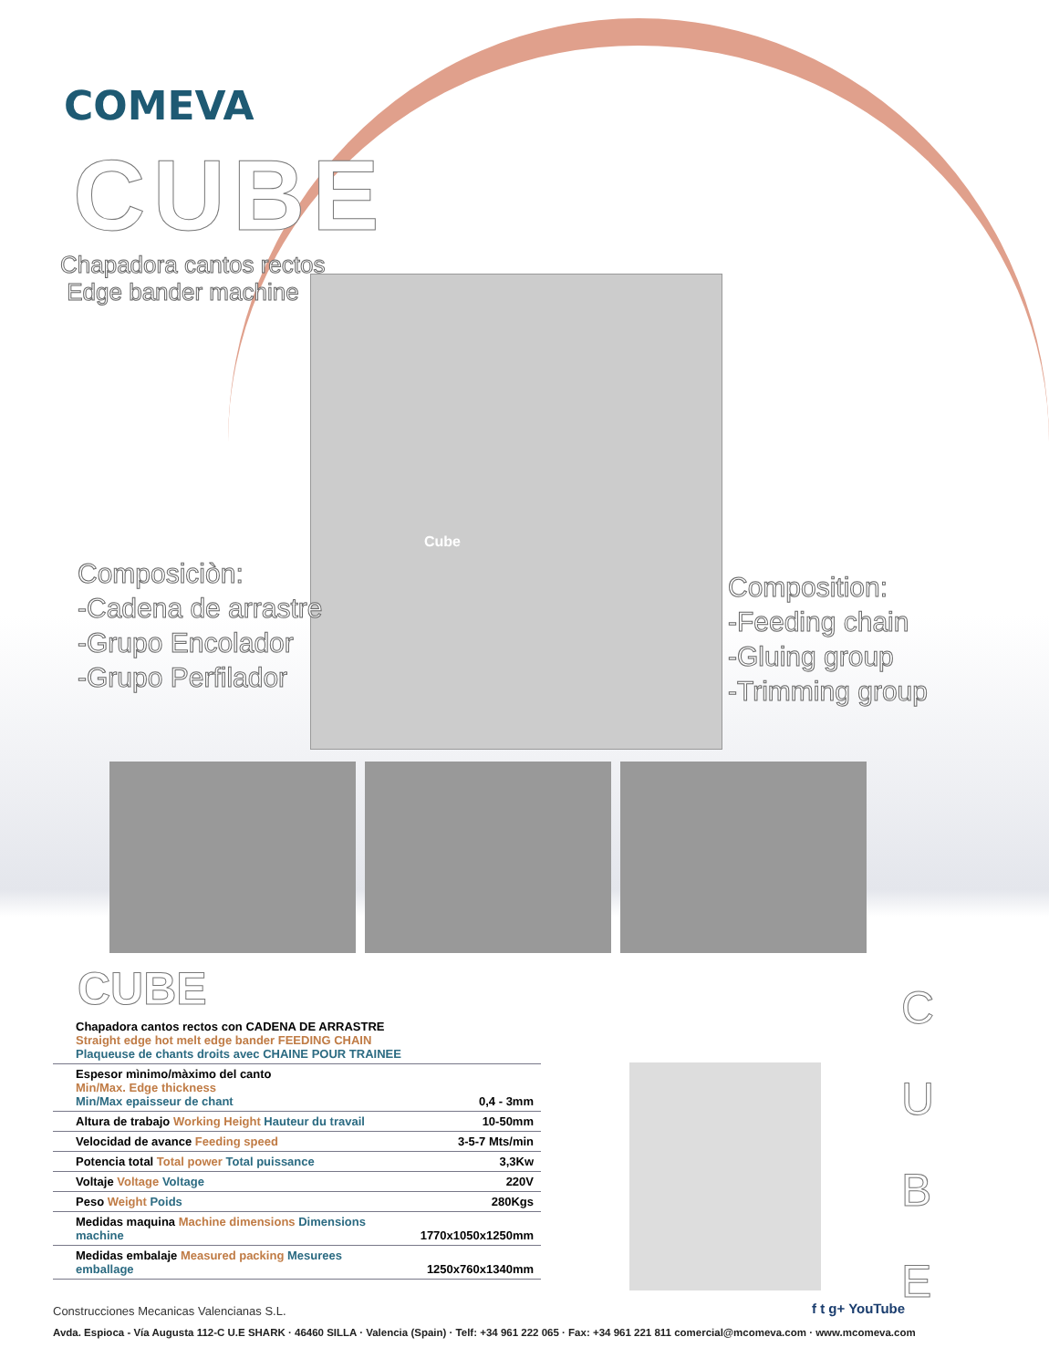COMEVA
CUBE
Chapadora cantos rectos
Edge bander machine
Cube
Composiciòn:
-Cadena de arrastre
-Grupo Encolador
-Grupo Perfilador
Composition:
-Feeding chain
-Gluing group
-Trimming group
CUBE
| Chapadora cantos rectos con CADENA DE ARRASTRE Straight edge hot melt edge bander FEEDING CHAIN Plaqueuse de chants droits avec CHAINE POUR TRAINEE | |
| Espesor mìnimo/màximo del canto Min/Max. Edge thickness Min/Max epaisseur de chant | 0,4 - 3mm |
| Altura de trabajo Working Height Hauteur du travail | 10-50mm |
| Velocidad de avance Feeding speed | 3-5-7 Mts/min |
| Potencia total Total power Total puissance | 3,3Kw |
| Voltaje Voltage Voltage | 220V |
| Peso Weight Poids | 280Kgs |
| Medidas maquina Machine dimensions Dimensions machine | 1770x1050x1250mm |
| Medidas embalaje Measured packing Mesurees emballage | 1250x760x1340mm |
C
U
B
E
Construcciones Mecanicas Valencianas S.L.
f t g+ YouTube
Avda. Espioca - Vía Augusta 112-C U.E SHARK · 46460 SILLA · Valencia (Spain) · Telf: +34 961 222 065 · Fax: +34 961 221 811 comercial@mcomeva.com · www.mcomeva.com